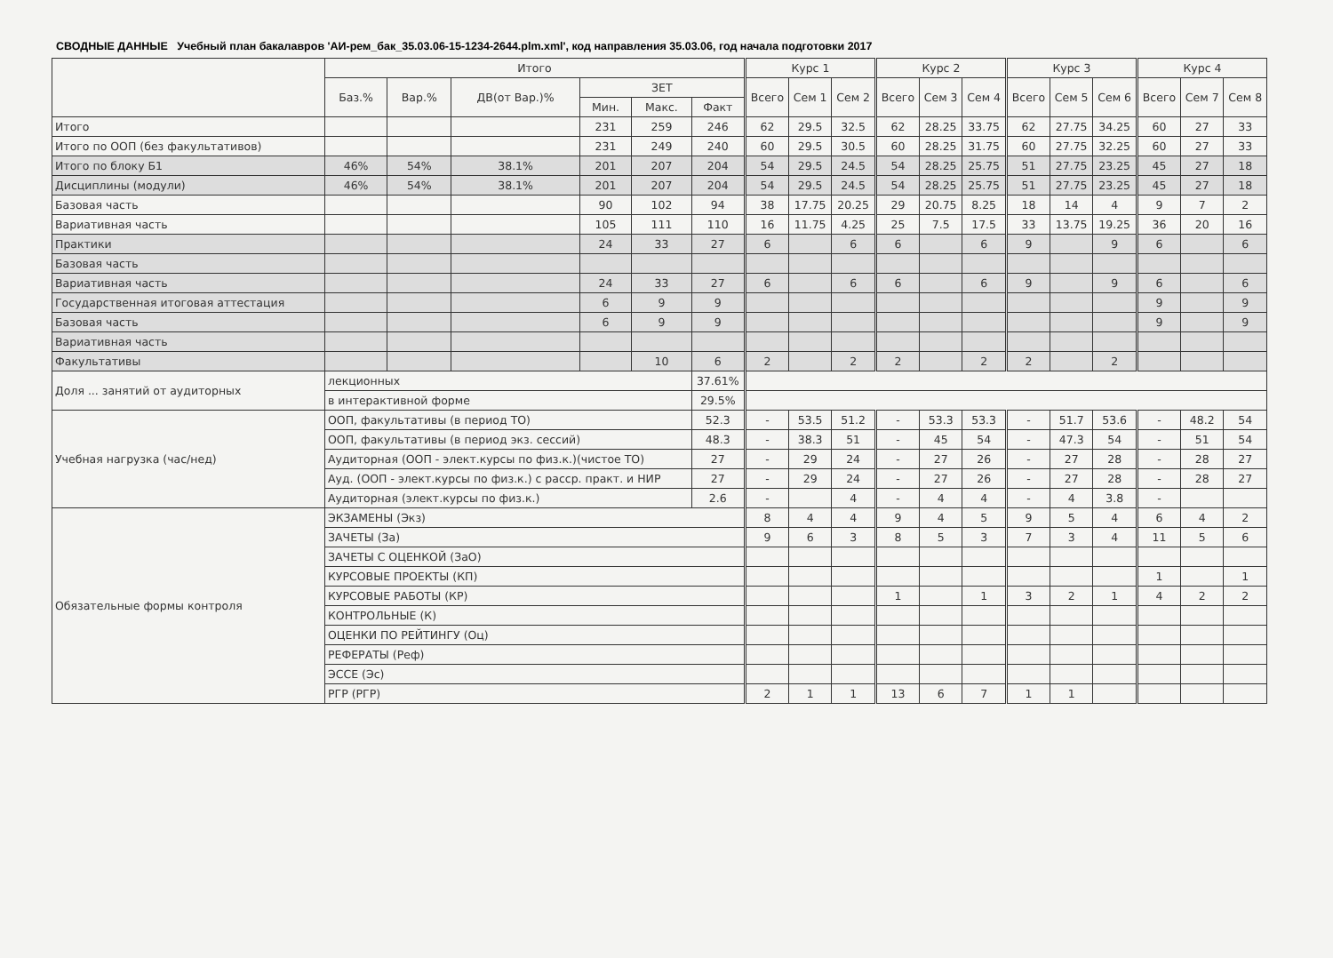СВОДНЫЕ ДАННЫЕ Учебный план бакалавров 'АИ-рем_бак_35.03.06-15-1234-2644.plm.xml', код направления 35.03.06, год начала подготовки 2017
| | Итого | | | | | | Курс 1 | | | Курс 2 | | | Курс 3 | | | Курс 4 | | |
| --- | --- | --- | --- | --- | --- | --- | --- | --- | --- | --- | --- | --- | --- | --- | --- | --- | --- | --- |
| | Баз.% | Вар.% | ДВ(от Вар.)% | ЗЕТ | | | Всего | Сем 1 | Сем 2 | Всего | Сем 3 | Сем 4 | Всего | Сем 5 | Сем 6 | Всего | Сем 7 | Сем 8 |
| | | | | Мин. | Макс. | Факт | | | | | | | | | | | | |
| Итого | | | | 231 | 259 | 246 | 62 | 29.5 | 32.5 | 62 | 28.25 | 33.75 | 62 | 27.75 | 34.25 | 60 | 27 | 33 |
| Итого по ООП (без факультативов) | | | | 231 | 249 | 240 | 60 | 29.5 | 30.5 | 60 | 28.25 | 31.75 | 60 | 27.75 | 32.25 | 60 | 27 | 33 |
| Итого по блоку Б1 | 46% | 54% | 38.1% | 201 | 207 | 204 | 54 | 29.5 | 24.5 | 54 | 28.25 | 25.75 | 51 | 27.75 | 23.25 | 45 | 27 | 18 |
| Дисциплины (модули) | 46% | 54% | 38.1% | 201 | 207 | 204 | 54 | 29.5 | 24.5 | 54 | 28.25 | 25.75 | 51 | 27.75 | 23.25 | 45 | 27 | 18 |
| Базовая часть | | | | 90 | 102 | 94 | 38 | 17.75 | 20.25 | 29 | 20.75 | 8.25 | 18 | 14 | 4 | 9 | 7 | 2 |
| Вариативная часть | | | | 105 | 111 | 110 | 16 | 11.75 | 4.25 | 25 | 7.5 | 17.5 | 33 | 13.75 | 19.25 | 36 | 20 | 16 |
| Практики | | | | 24 | 33 | 27 | 6 | | 6 | 6 | | 6 | 9 | | 9 | 6 | | 6 |
| Базовая часть | | | | | | | | | | | | | | | | | | |
| Вариативная часть | | | | 24 | 33 | 27 | 6 | | 6 | 6 | | 6 | 9 | | 9 | 6 | | 6 |
| Государственная итоговая аттестация | | | | 6 | 9 | 9 | | | | | | | | | | 9 | | 9 |
| Базовая часть | | | | 6 | 9 | 9 | | | | | | | | | | 9 | | 9 |
| Вариативная часть | | | | | | | | | | | | | | | | | | |
| Факультативы | | | | | 10 | 6 | 2 | | 2 | 2 | | 2 | 2 | | 2 | | | |
| Доля ... занятий от аудиторных | лекционных | | | | | 37.61% | | | | | | | | | | | | |
| | в интерактивной форме | | | | | 29.5% | | | | | | | | | | | | |
| Учебная нагрузка (час/нед) | ООП, факультативы (в период ТО) | | | | | 52.3 | - | 53.5 | 51.2 | - | 53.3 | 53.3 | - | 51.7 | 53.6 | - | 48.2 | 54 |
| | ООП, факультативы (в период экз. сессий) | | | | | 48.3 | - | 38.3 | 51 | - | 45 | 54 | - | 47.3 | 54 | - | 51 | 54 |
| | Аудиторная (ООП - элект.курсы по физ.к.)(чистое ТО) | | | | | 27 | - | 29 | 24 | - | 27 | 26 | - | 27 | 28 | - | 28 | 27 |
| | Ауд. (ООП - элект.курсы по физ.к.) с расср. практ. и НИР | | | | | 27 | - | 29 | 24 | - | 27 | 26 | - | 27 | 28 | - | 28 | 27 |
| | Аудиторная (элект.курсы по физ.к.) | | | | | 2.6 | - | | 4 | - | 4 | 4 | - | 4 | 3.8 | - | | |
| Обязательные формы контроля | ЭКЗАМЕНЫ (Экз) | | | | | | 8 | 4 | 4 | 9 | 4 | 5 | 9 | 5 | 4 | 6 | 4 | 2 |
| | ЗАЧЕТЫ (За) | | | | | | 9 | 6 | 3 | 8 | 5 | 3 | 7 | 3 | 4 | 11 | 5 | 6 |
| | ЗАЧЕТЫ С ОЦЕНКОЙ (ЗаО) | | | | | | | | | | | | | | | | | |
| | КУРСОВЫЕ ПРОЕКТЫ (КП) | | | | | | | | | | | | | | | 1 | | 1 |
| | КУРСОВЫЕ РАБОТЫ (КР) | | | | | | | | | 1 | | 1 | 3 | 2 | 1 | 4 | 2 | 2 |
| | КОНТРОЛЬНЫЕ (К) | | | | | | | | | | | | | | | | | |
| | ОЦЕНКИ ПО РЕЙТИНГУ (Оц) | | | | | | | | | | | | | | | | | |
| | РЕФЕРАТЫ (Реф) | | | | | | | | | | | | | | | | | |
| | ЭССЕ (Эс) | | | | | | | | | | | | | | | | | |
| | РГР (РГР) | | | | | | 2 | 1 | 1 | 13 | 6 | 7 | 1 | 1 | | | | |